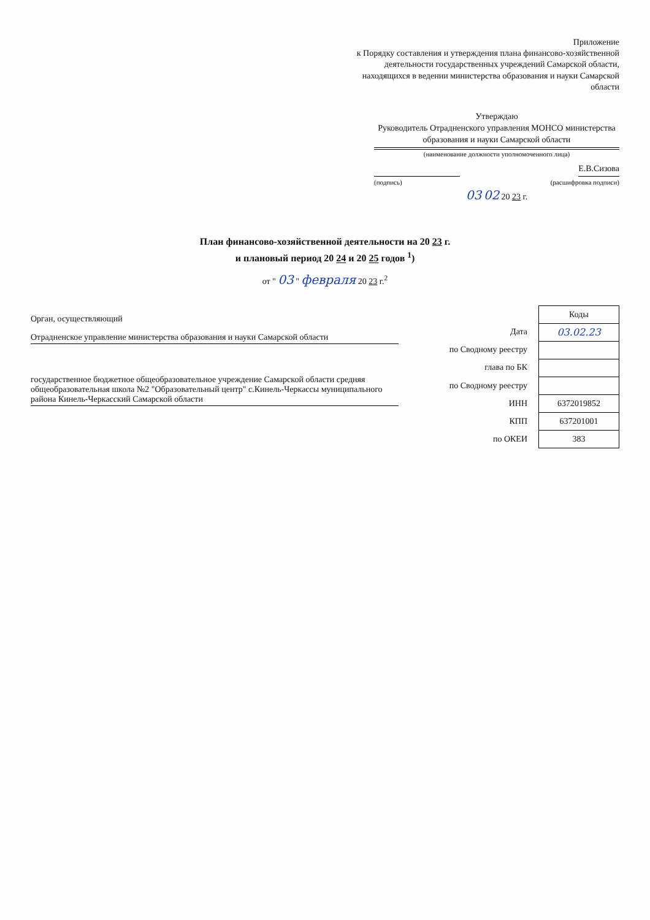Приложение
к Порядку составления и утверждения плана финансово-хозяйственной деятельности государственных учреждений Самарской области, находящихся в ведении министерства образования и науки Самарской области
Утверждаю
Руководитель Отрадненского управления МОНСО министерства образования и науки Самарской области
(наименование должности уполномоченного лица)
Е.В.Сизова
(подпись) (расшифровка подписи)
03 02 20 23 г.
План финансово-хозяйственной деятельности на 20 23 г.
и плановый период 20 24 и 20 25 годов <sup>1</sup>)
от " 03 " февраля 20 23 г.<sup>2</sup>
Орган, осуществляющий
Отрадненское управление министерства образования и науки Самарской области
государственное бюджетное общеобразовательное учреждение Самарской области средняя общеобразовательная школа №2 "Образовательный центр" с.Кинель-Черкассы муниципального района Кинель-Черкасский Самарской области
| Дата |
| по Сводному реестру |
| глава по БК |
| по Сводному реестру |
| ИНН |
| КПП |
| по ОКЕИ |
| Коды |
| --- |
| 03.02.23 |
| 6372019852 |
| 637201001 |
| 383 |